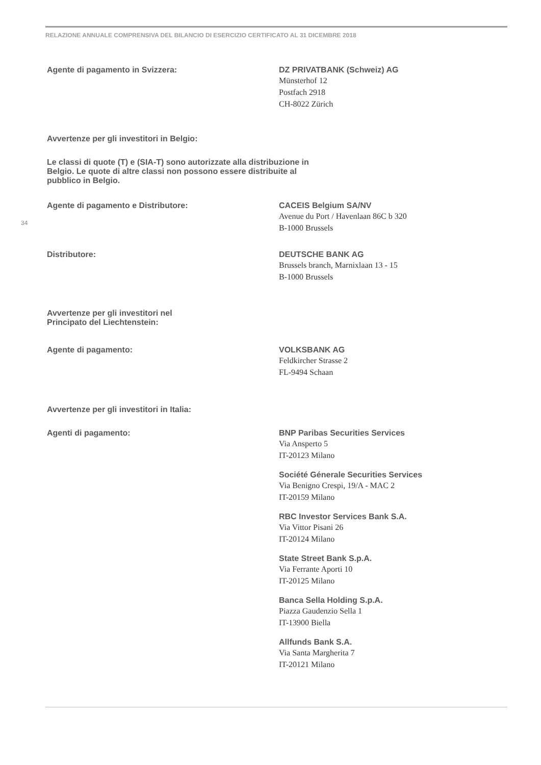RELAZIONE ANNUALE COMPRENSIVA DEL BILANCIO DI ESERCIZIO CERTIFICATO AL 31 DICEMBRE 2018
34
Agente di pagamento in Svizzera: DZ PRIVATBANK (Schweiz) AG
Münsterhof 12
Postfach 2918
CH-8022 Zürich
Avvertenze per gli investitori in Belgio:
Le classi di quote (T) e (SIA-T) sono autorizzate alla distribuzione in Belgio. Le quote di altre classi non possono essere distribuite al pubblico in Belgio.
Agente di pagamento e Distributore: CACEIS Belgium SA/NV
Avenue du Port / Havenlaan 86C b 320
B-1000 Brussels
Distributore: DEUTSCHE BANK AG
Brussels branch, Marnixlaan 13 - 15
B-1000 Brussels
Avvertenze per gli investitori nel
Principato del Liechtenstein:
Agente di pagamento: VOLKSBANK AG
Feldkircher Strasse 2
FL-9494 Schaan
Avvertenze per gli investitori in Italia:
Agenti di pagamento: BNP Paribas Securities Services
Via Ansperto 5
IT-20123 Milano
Société Génerale Securities Services
Via Benigno Crespi, 19/A - MAC 2
IT-20159 Milano
RBC Investor Services Bank S.A.
Via Vittor Pisani 26
IT-20124 Milano
State Street Bank S.p.A.
Via Ferrante Aporti 10
IT-20125 Milano
Banca Sella Holding S.p.A.
Piazza Gaudenzio Sella 1
IT-13900 Biella
Allfunds Bank S.A.
Via Santa Margherita 7
IT-20121 Milano